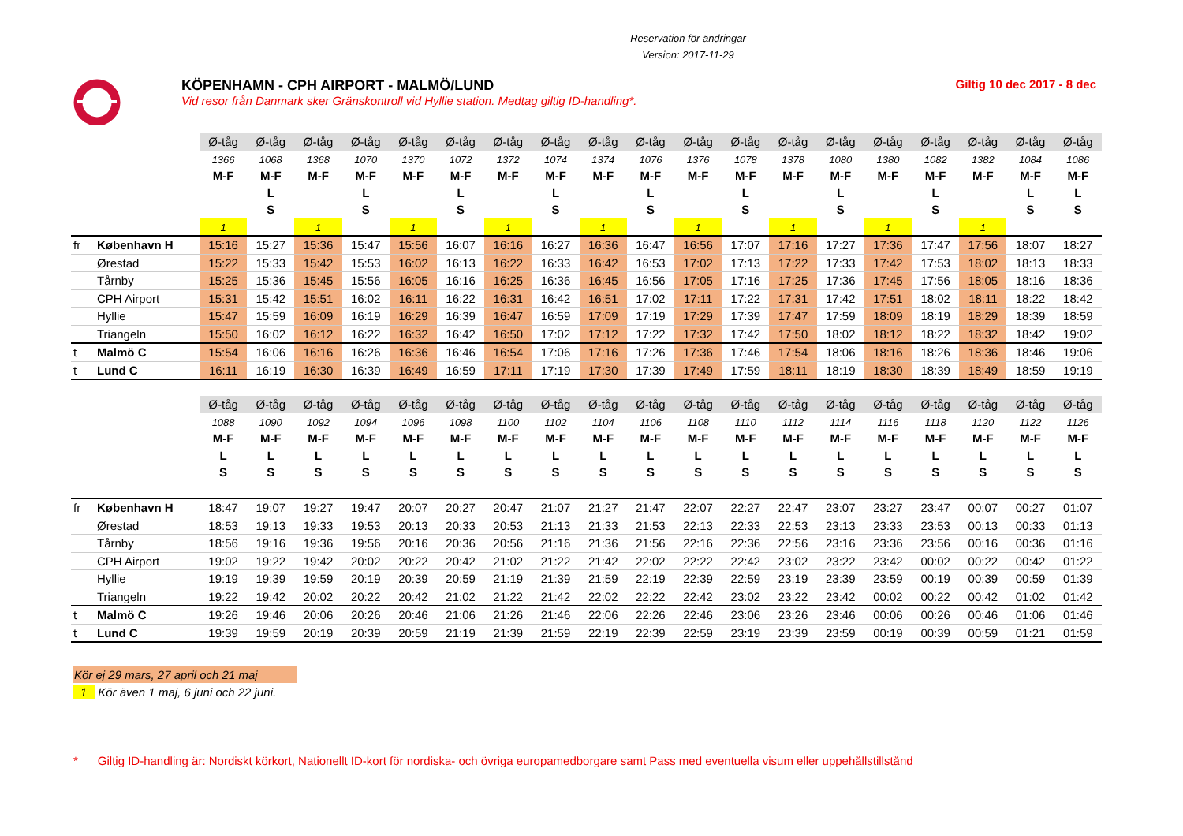Reservation för ändringar
Version: 2017-11-29
KÖPENHAMN - CPH AIRPORT - MALMÖ/LUND
Vid resor från Danmark sker Gränskontroll vid Hyllie station. Medtag giltig ID-handling*.
Giltig 10 dec 2017 - 8 dec
| | | Ø-tåg | Ø-tåg | Ø-tåg | Ø-tåg | Ø-tåg | Ø-tåg | Ø-tåg | Ø-tåg | Ø-tåg | Ø-tåg | Ø-tåg | Ø-tåg | Ø-tåg | Ø-tåg | Ø-tåg | Ø-tåg | Ø-tåg | Ø-tåg | Ø-tåg |
| | | 1366 | 1068 | 1368 | 1070 | 1370 | 1072 | 1372 | 1074 | 1374 | 1076 | 1376 | 1078 | 1378 | 1080 | 1380 | 1082 | 1382 | 1084 | 1086 |
| | | M-F | M-F | M-F | M-F | M-F | M-F | M-F | M-F | M-F | M-F | M-F | M-F | M-F | M-F | M-F | M-F | M-F | M-F | M-F |
| | | | L | | L | | L | | L | | L | | L | | L | | L | | L | L |
| | | | S | | S | | S | | S | | S | | S | | S | | S | | S | S |
| | | 1 | | 1 | | 1 | | 1 | | 1 | | 1 | | 1 | | 1 | | 1 | | |
| fr | København H | 15:16 | 15:27 | 15:36 | 15:47 | 15:56 | 16:07 | 16:16 | 16:27 | 16:36 | 16:47 | 16:56 | 17:07 | 17:16 | 17:27 | 17:36 | 17:47 | 17:56 | 18:07 | 18:27 |
| | Ørestad | 15:22 | 15:33 | 15:42 | 15:53 | 16:02 | 16:13 | 16:22 | 16:33 | 16:42 | 16:53 | 17:02 | 17:13 | 17:22 | 17:33 | 17:42 | 17:53 | 18:02 | 18:13 | 18:33 |
| | Tårnby | 15:25 | 15:36 | 15:45 | 15:56 | 16:05 | 16:16 | 16:25 | 16:36 | 16:45 | 16:56 | 17:05 | 17:16 | 17:25 | 17:36 | 17:45 | 17:56 | 18:05 | 18:16 | 18:36 |
| | CPH Airport | 15:31 | 15:42 | 15:51 | 16:02 | 16:11 | 16:22 | 16:31 | 16:42 | 16:51 | 17:02 | 17:11 | 17:22 | 17:31 | 17:42 | 17:51 | 18:02 | 18:11 | 18:22 | 18:42 |
| | Hyllie | 15:47 | 15:59 | 16:09 | 16:19 | 16:29 | 16:39 | 16:47 | 16:59 | 17:09 | 17:19 | 17:29 | 17:39 | 17:47 | 17:59 | 18:09 | 18:19 | 18:29 | 18:39 | 18:59 |
| | Triangeln | 15:50 | 16:02 | 16:12 | 16:22 | 16:32 | 16:42 | 16:50 | 17:02 | 17:12 | 17:22 | 17:32 | 17:42 | 17:50 | 18:02 | 18:12 | 18:22 | 18:32 | 18:42 | 19:02 |
| t | Malmö C | 15:54 | 16:06 | 16:16 | 16:26 | 16:36 | 16:46 | 16:54 | 17:06 | 17:16 | 17:26 | 17:36 | 17:46 | 17:54 | 18:06 | 18:16 | 18:26 | 18:36 | 18:46 | 19:06 |
| t | Lund C | 16:11 | 16:19 | 16:30 | 16:39 | 16:49 | 16:59 | 17:11 | 17:19 | 17:30 | 17:39 | 17:49 | 17:59 | 18:11 | 18:19 | 18:30 | 18:39 | 18:49 | 18:59 | 19:19 |
| | | Ø-tåg | Ø-tåg | Ø-tåg | Ø-tåg | Ø-tåg | Ø-tåg | Ø-tåg | Ø-tåg | Ø-tåg | Ø-tåg | Ø-tåg | Ø-tåg | Ø-tåg | Ø-tåg | Ø-tåg | Ø-tåg | Ø-tåg | Ø-tåg | Ø-tåg |
| | | 1088 | 1090 | 1092 | 1094 | 1096 | 1098 | 1100 | 1102 | 1104 | 1106 | 1108 | 1110 | 1112 | 1114 | 1116 | 1118 | 1120 | 1122 | 1126 |
| | | M-F | M-F | M-F | M-F | M-F | M-F | M-F | M-F | M-F | M-F | M-F | M-F | M-F | M-F | M-F | M-F | M-F | M-F | M-F |
| | | L | L | L | L | L | L | L | L | L | L | L | L | L | L | L | L | L | L | L |
| | | S | S | S | S | S | S | S | S | S | S | S | S | S | S | S | S | S | S | S |
| fr | København H | 18:47 | 19:07 | 19:27 | 19:47 | 20:07 | 20:27 | 20:47 | 21:07 | 21:27 | 21:47 | 22:07 | 22:27 | 22:47 | 23:07 | 23:27 | 23:47 | 00:07 | 00:27 | 01:07 |
| | Ørestad | 18:53 | 19:13 | 19:33 | 19:53 | 20:13 | 20:33 | 20:53 | 21:13 | 21:33 | 21:53 | 22:13 | 22:33 | 22:53 | 23:13 | 23:33 | 23:53 | 00:13 | 00:33 | 01:13 |
| | Tårnby | 18:56 | 19:16 | 19:36 | 19:56 | 20:16 | 20:36 | 20:56 | 21:16 | 21:36 | 21:56 | 22:16 | 22:36 | 22:56 | 23:16 | 23:36 | 23:56 | 00:16 | 00:36 | 01:16 |
| | CPH Airport | 19:02 | 19:22 | 19:42 | 20:02 | 20:22 | 20:42 | 21:02 | 21:22 | 21:42 | 22:02 | 22:22 | 22:42 | 23:02 | 23:22 | 23:42 | 00:02 | 00:22 | 00:42 | 01:22 |
| | Hyllie | 19:19 | 19:39 | 19:59 | 20:19 | 20:39 | 20:59 | 21:19 | 21:39 | 21:59 | 22:19 | 22:39 | 22:59 | 23:19 | 23:39 | 23:59 | 00:19 | 00:39 | 00:59 | 01:39 |
| | Triangeln | 19:22 | 19:42 | 20:02 | 20:22 | 20:42 | 21:02 | 21:22 | 21:42 | 22:02 | 22:22 | 22:42 | 23:02 | 23:22 | 23:42 | 00:02 | 00:22 | 00:42 | 01:02 | 01:42 |
| t | Malmö C | 19:26 | 19:46 | 20:06 | 20:26 | 20:46 | 21:06 | 21:26 | 21:46 | 22:06 | 22:26 | 22:46 | 23:06 | 23:26 | 23:46 | 00:06 | 00:26 | 00:46 | 01:06 | 01:46 |
| t | Lund C | 19:39 | 19:59 | 20:19 | 20:39 | 20:59 | 21:19 | 21:39 | 21:59 | 22:19 | 22:39 | 22:59 | 23:19 | 23:39 | 23:59 | 00:19 | 00:39 | 00:59 | 01:21 | 01:59 |
Kör ej 29 mars, 27 april och 21 maj
1 Kör även 1 maj, 6 juni och 22 juni.
* Giltig ID-handling är: Nordiskt körkort, Nationellt ID-kort för nordiska- och övriga europamedborgare samt Pass med eventuella visum eller uppehållstillstånd